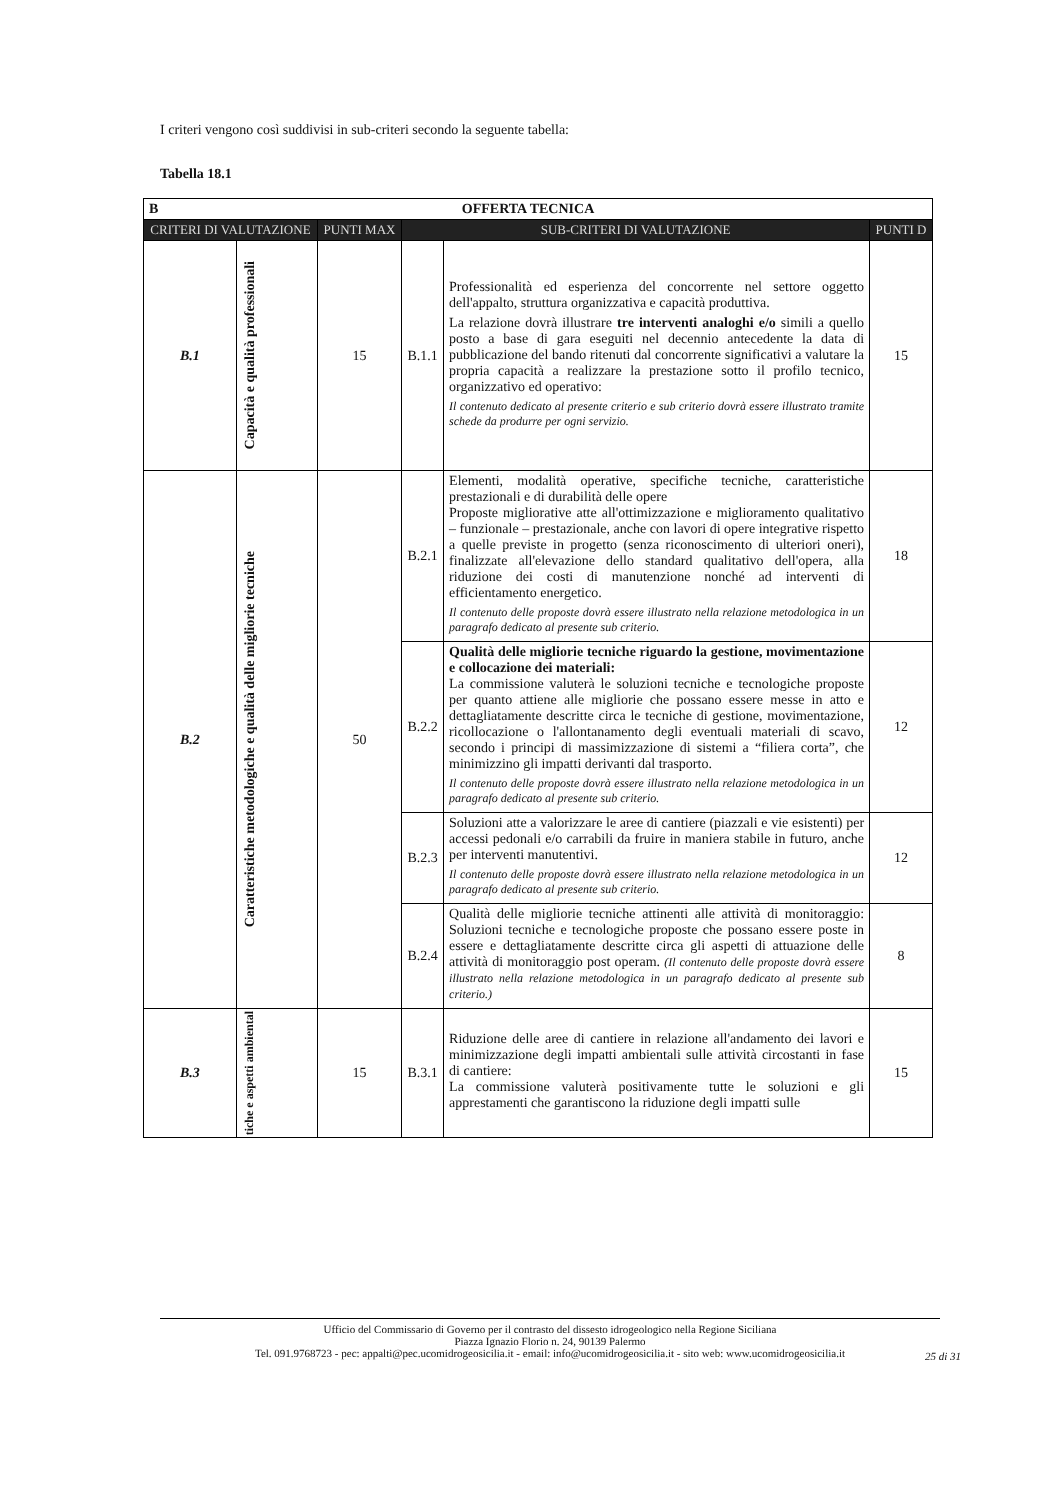I criteri vengono così suddivisi in sub-criteri secondo la seguente tabella:
Tabella 18.1
| B OFFERTA TECNICA | | | | | |
| CRITERI DI VALUTAZIONE | | PUNTI MAX | SUB-CRITERI DI VALUTAZIONE | | PUNTI D |
| B.1 | Capacità e qualità professionali | 15 | B.1.1 | Professionalità ed esperienza del concorrente nel settore oggetto dell'appalto, struttura organizzativa e capacità produttiva. La relazione dovrà illustrare tre interventi analoghi e/o simili a quello posto a base di gara eseguiti nel decennio antecedente la data di pubblicazione del bando ritenuti dal concorrente significativi a valutare la propria capacità a realizzare la prestazione sotto il profilo tecnico, organizzativo ed operativo: Il contenuto dedicato al presente criterio e sub criterio dovrà essere illustrato tramite schede da produrre per ogni servizio. | 15 |
| B.2 | Caratteristiche metodologiche e qualità delle migliorie tecniche | 50 | B.2.1 | Elementi, modalità operative, specifiche tecniche, caratteristiche prestazionali e di durabilità delle opere Proposte migliorative atte all'ottimizzazione e miglioramento qualitativo – funzionale – prestazionale, anche con lavori di opere integrative rispetto a quelle previste in progetto (senza riconoscimento di ulteriori oneri), finalizzate all'elevazione dello standard qualitativo dell'opera, alla riduzione dei costi di manutenzione nonché ad interventi di efficientamento energetico. Il contenuto delle proposte dovrà essere illustrato nella relazione metodologica in un paragrafo dedicato al presente sub criterio. | 18 |
| | | | B.2.2 | Qualità delle migliorie tecniche riguardo la gestione, movimentazione e collocazione dei materiali: La commissione valuterà le soluzioni tecniche e tecnologiche proposte per quanto attiene alle migliorie che possano essere messe in atto e dettagliatamente descritte circa le tecniche di gestione, movimentazione, ricollocazione o l'allontanamento degli eventuali materiali di scavo, secondo i principi di massimizzazione di sistemi a “filiera corta”, che minimizzino gli impatti derivanti dal trasporto. Il contenuto delle proposte dovrà essere illustrato nella relazione metodologica in un paragrafo dedicato al presente sub criterio. | 12 |
| | | | B.2.3 | Soluzioni atte a valorizzare le aree di cantiere (piazzali e vie esistenti) per accessi pedonali e/o carrabili da fruire in maniera stabile in futuro, anche per interventi manutentivi. Il contenuto delle proposte dovrà essere illustrato nella relazione metodologica in un paragrafo dedicato al presente sub criterio. | 12 |
| | | | B.2.4 | Qualità delle migliorie tecniche attinenti alle attività di monitoraggio: Soluzioni tecniche e tecnologiche proposte che possano essere poste in essere e dettagliatamente descritte circa gli aspetti di attuazione delle attività di monitoraggio post operam. (Il contenuto delle proposte dovrà essere illustrato nella relazione metodologica in un paragrafo dedicato al presente sub criterio.) | 8 |
| B.3 | tiche e aspetti ambiental | 15 | B.3.1 | Riduzione delle aree di cantiere in relazione all'andamento dei lavori e minimizzazione degli impatti ambientali sulle attività circostanti in fase di cantiere: La commissione valuterà positivamente tutte le soluzioni e gli apprestamenti che garantiscono la riduzione degli impatti sulle | 15 |
Ufficio del Commissario di Governo per il contrasto del dissesto idrogeologico nella Regione Siciliana
Piazza Ignazio Florio n. 24, 90139 Palermo
Tel. 091.9768723 - pec: appalti@pec.ucomidrogeosicilia.it - email: info@ucomidrogeosicilia.it - sito web: www.ucomidrogeosicilia.it
25 di 31